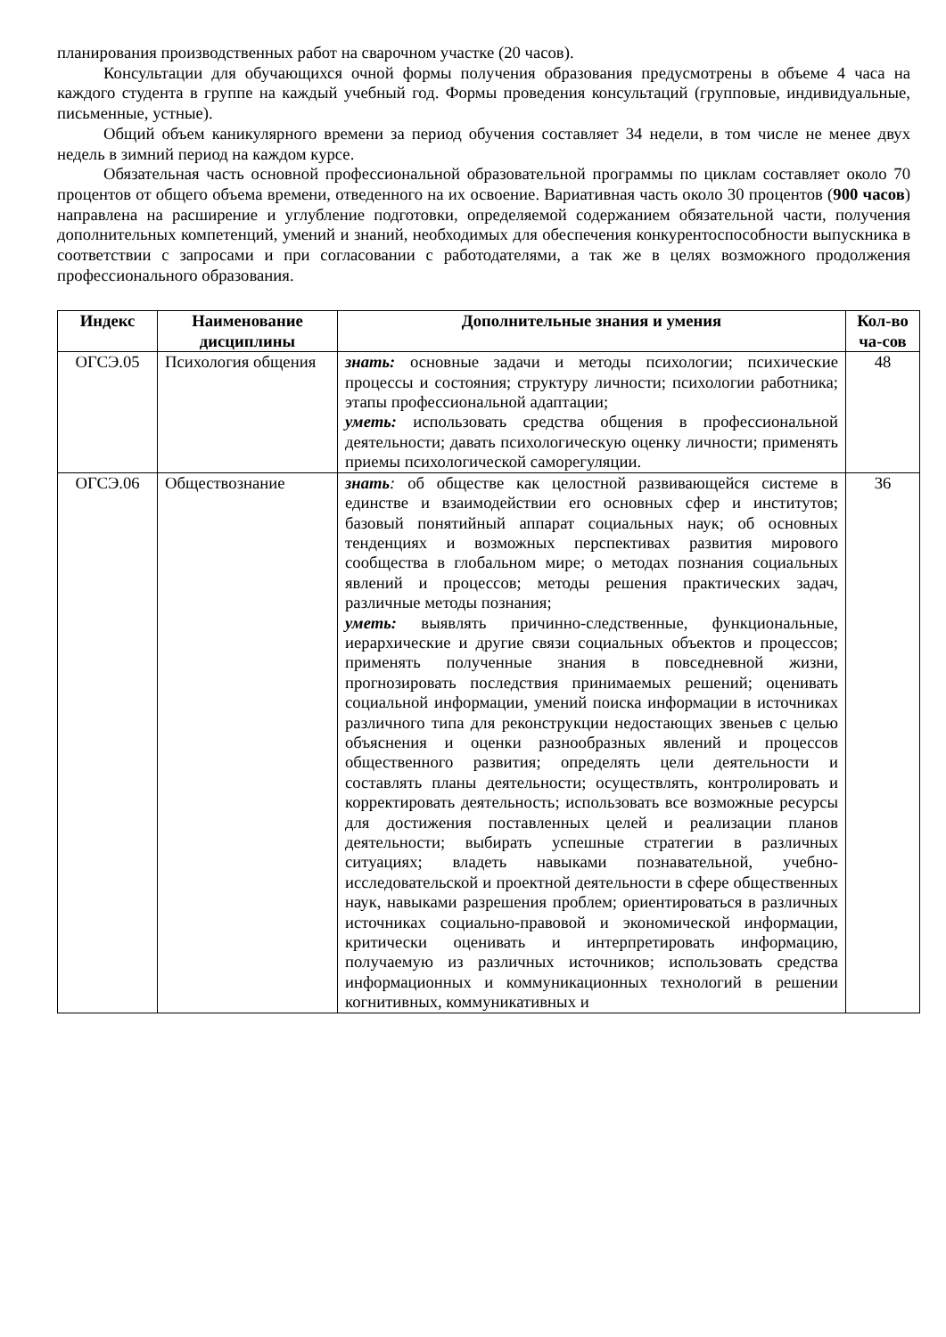планирования производственных работ на сварочном участке (20 часов).
Консультации для обучающихся очной формы получения образования предусмотрены в объеме 4 часа на каждого студента в группе на каждый учебный год. Формы проведения консультаций (групповые, индивидуальные, письменные, устные).
Общий объем каникулярного времени за период обучения составляет 34 недели, в том числе не менее двух недель в зимний период на каждом курсе.
Обязательная часть основной профессиональной образовательной программы по циклам составляет около 70 процентов от общего объема времени, отведенного на их освоение. Вариативная часть около 30 процентов (900 часов) направлена на расширение и углубление подготовки, определяемой содержанием обязательной части, получения дополнительных компетенций, умений и знаний, необходимых для обеспечения конкурентоспособности выпускника в соответствии с запросами и при согласовании с работодателями, а так же в целях возможного продолжения профессионального образования.
| Индекс | Наименование дисциплины | Дополнительные знания и умения | Кол-во ча-сов |
| --- | --- | --- | --- |
| ОГСЭ.05 | Психология общения | знать: основные задачи и методы психологии; психические процессы и состояния; структуру личности; психологии работника; этапы профессиональной адаптации; уметь: использовать средства общения в профессиональной деятельности; давать психологическую оценку личности; применять приемы психологической саморегуляции. | 48 |
| ОГСЭ.06 | Обществознание | знать : об обществе как целостной развивающейся системе в единстве и взаимодействии его основных сфер и институтов; базовый понятийный аппарат социальных наук; об основных тенденциях и возможных перспективах развития мирового сообщества в глобальном мире; о методах познания социальных явлений и процессов; методы решения практических задач, различные методы познания; уметь: выявлять причинно-следственные, функциональные, иерархические и другие связи социальных объектов и процессов; применять полученные знания в повседневной жизни, прогнозировать последствия принимаемых решений; оценивать социальной информации, умений поиска информации в источниках различного типа для реконструкции недостающих звеньев с целью объяснения и оценки разнообразных явлений и процессов общественного развития; определять цели деятельности и составлять планы деятельности; осуществлять, контролировать и корректировать деятельность; использовать все возможные ресурсы для достижения поставленных целей и реализации планов деятельности; выбирать успешные стратегии в различных ситуациях; владеть навыками познавательной, учебно-исследовательской и проектной деятельности в сфере общественных наук, навыками разрешения проблем; ориентироваться в различных источниках социально-правовой и экономической информации, критически оценивать и интерпретировать информацию, получаемую из различных источников; использовать средства информационных и коммуникационных технологий в решении когнитивных, коммуникативных и | 36 |